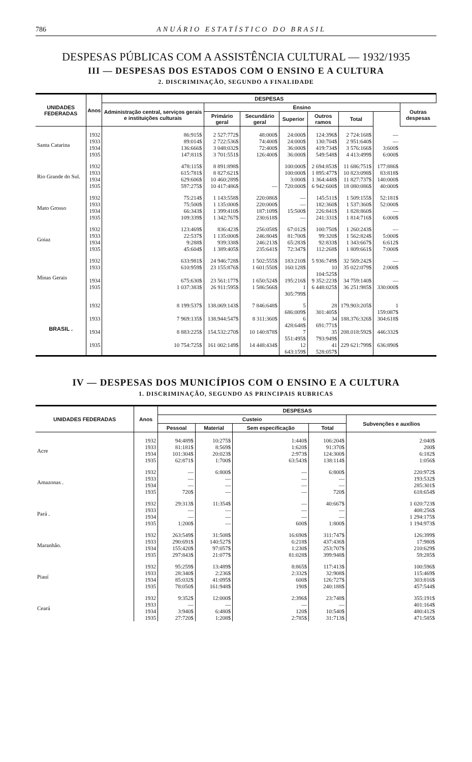786 ANUÁRIO ESTATÍSTICO DO BRASIL
DESPESAS PÚBLICAS COM A ASSISTÊNCIA CULTURAL — 1932/1935
III — DESPESAS DOS ESTADOS COM O ENSINO E A CULTURA
2. DISCRIMINAÇÃO, SEGUNDO A FINALIDADE
| UNIDADES FEDERADAS | Anos | DESPESAS | | | | | | | |
| --- | --- | --- | --- | --- | --- | --- | --- | --- | --- |
| | | Administração central, serviços gerais e instituições culturais | Ensino | | | | | | Outras despesas |
| | | | Primário geral | Secundário geral | Superior | Outros ramos | Total | | |
| Santa Catarina | 1932 | 86:915$ | 2 527:772$ | 48:000$ | 24:000$ | 124:396$ | 2 724:168$ | — | |
| | 1933 | 89:014$ | 2 722:536$ | 74:400$ | 24:000$ | 130:704$ | 2 951:640$ | — | |
| | 1934 | 136:666$ | 3 048:032$ | 72:400$ | 36:000$ | 419:734$ | 3 576:166$ | 3:600$ | |
| | 1935 | 147:811$ | 3 701:551$ | 126:400$ | 36:000$ | 549:548$ | 4 413:499$ | 6:000$ | |
| Rio Grande do Sul. | 1932 | 478:115$ | 8 891:898$ | | 100:000$ | 2 694:853$ | 11 686:751$ | 177:886$ | |
| | 1933 | 615:781$ | 8 827:621$ | | 100:000$ | 1 895:477$ | 10 823:098$ | 83:818$ | |
| | 1934 | 629:606$ | 10 460:289$ | | 3:000$ | 1 364:448$ | 11 827:737$ | 140:000$ | |
| | 1935 | 597:275$ | 10 417:486$ | — | 720:000$ | 6 942:600$ | 18 080:086$ | 40:000$ | |
| Mato Grosso | 1932 | 75:214$ | 1 143:558$ | 220:086$ | — | 145:511$ | 1 509:155$ | 52:181$ | |
| | 1933 | 75:500$ | 1 135:000$ | 220:000$ | — | 182:360$ | 1 537:360$ | 52:000$ | |
| | 1934 | 66:343$ | 1 399:410$ | 187:109$ | 15:500$ | 226:841$ | 1 828:860$ | — | |
| | 1935 | 109:339$ | 1 342:767$ | 230:618$ | — | 241:331$ | 1 814:716$ | 6:000$ | |
| Goiaz | 1932 | 123:469$ | 836:423$ | 256:058$ | 67:012$ | 100:750$ | 1 260:243$ | — | |
| | 1933 | 22:537$ | 1 135:000$ | 246:804$ | 81:700$ | 99:320$ | 1 562:824$ | 5:000$ | |
| | 1934 | 9:288$ | 939:338$ | 246:213$ | 65:283$ | 92:833$ | 1 343:667$ | 6:612$ | |
| | 1935 | 45:604$ | 1 389:405$ | 235:641$ | 72:347$ | 112:268$ | 1 809:661$ | 7:000$ | |
| Minas Gerais | 1932 | 633:981$ | 24 946:728$ | 1 502:555$ | 183:210$ | 5 936:749$ | 32 569:242$ | — | |
| | 1933 | 610:959$ | 23 155:876$ | 1 601:550$ | 160:128$ | 10 104:525$ | 35 022:079$ | 2:000$ | |
| | 1934 | 675:630$ | 23 561:177$ | 1 650:524$ | 195:216$ | 9 352:223$ | 34 759:140$ | — | |
| | 1935 | 1 037:383$ | 26 911:595$ | 1 586:566$ | 1 305:799$ | 6 448:025$ | 36 251:985$ | 330:000$ | |
| BRASIL . | 1932 | 8 199:537$ | 138.069:143$ | 7 846:648$ | 5 686:009$ | 28 301:405$ | 179.903:205$ | 1 159:087$ | |
| | 1933 | 7 969:135$ | 138.944:547$ | 8 311:360$ | 6 428:648$ | 34 691:771$ | 188.376:326$ | 304:618$ | |
| | 1934 | 8 883:225$ | 154.532:270$ | 10 140:878$ | 7 551:495$ | 35 793:949$ | 208.018:592$ | 446:332$ | |
| | 1935 | 10 754:725$ | 161 002:149$ | 14 448:434$ | 12 643:159$ | 41 528:057$ | 229 621:799$ | 636:890$ | |
IV — DESPESAS DOS MUNICÍPIOS COM O ENSINO E A CULTURA
1. DISCRIMINAÇÃO, SEGUNDO AS PRINCIPAIS RUBRICAS
| UNIDADES FEDERADAS | Anos | DESPESAS | | | | |
| --- | --- | --- | --- | --- | --- | --- |
| | | Custeio | | | | Subvenções e auxílios |
| | | Pessoal | Material | Sem especificação | Total | |
| Acre | 1932 | 94:489$ | 10:275$ | 1:440$ | 106:204$ | 2:040$ |
| | 1933 | 81:181$ | 8:569$ | 1:620$ | 91:370$ | 200$ |
| | 1934 | 101:304$ | 20:023$ | 2:973$ | 124:300$ | 6:182$ |
| | 1935 | 62:871$ | 1:700$ | 63:543$ | 138:114$ | 1:056$ |
| Amazonas . | 1932 | — | 6:800$ | — | 6:800$ | 220:972$ |
| | 1933 | — | — | — | — | 193:532$ |
| | 1934 | — | — | — | — | 285:301$ |
| | 1935 | 720$ | — | — | 720$ | 618:654$ |
| Pará . | 1932 | 29:313$ | 11:354$ | — | 40:667$ | 1 020:723$ |
| | 1933 | — | — | — | — | 408:256$ |
| | 1934 | — | — | — | — | 1 294:175$ |
| | 1935 | 1:200$ | — | 600$ | 1:800$ | 1 194:973$ |
| Maranhão. | 1932 | 263:549$ | 31:508$ | 16:690$ | 311:747$ | 126:399$ |
| | 1933 | 290:691$ | 140:527$ | 6:218$ | 437:436$ | 17:980$ |
| | 1934 | 155:420$ | 97:057$ | 1:230$ | 253:707$ | 210:629$ |
| | 1935 | 297:843$ | 21:077$ | 81:028$ | 399:948$ | 59:285$ |
| Piauí | 1932 | 95:259$ | 13:489$ | 8:865$ | 117:413$ | 100:596$ |
| | 1933 | 28:340$ | 2:236$ | 2:332$ | 32:908$ | 115:469$ |
| | 1934 | 85:032$ | 41:095$ | 600$ | 126:727$ | 303:816$ |
| | 1935 | 78:050$ | 161:948$ | 190$ | 240:188$ | 457:544$ |
| Ceará | 1932 | 9:352$ | 12:000$ | 2:396$ | 23:748$ | 355:191$ |
| | 1933 | — | — | — | — | 401:164$ |
| | 1934 | 3:940$ | 6:480$ | 120$ | 10:540$ | 480:412$ |
| | 1935 | 27:720$ | 1:208$ | 2:785$ | 31:713$ | 471:585$ |